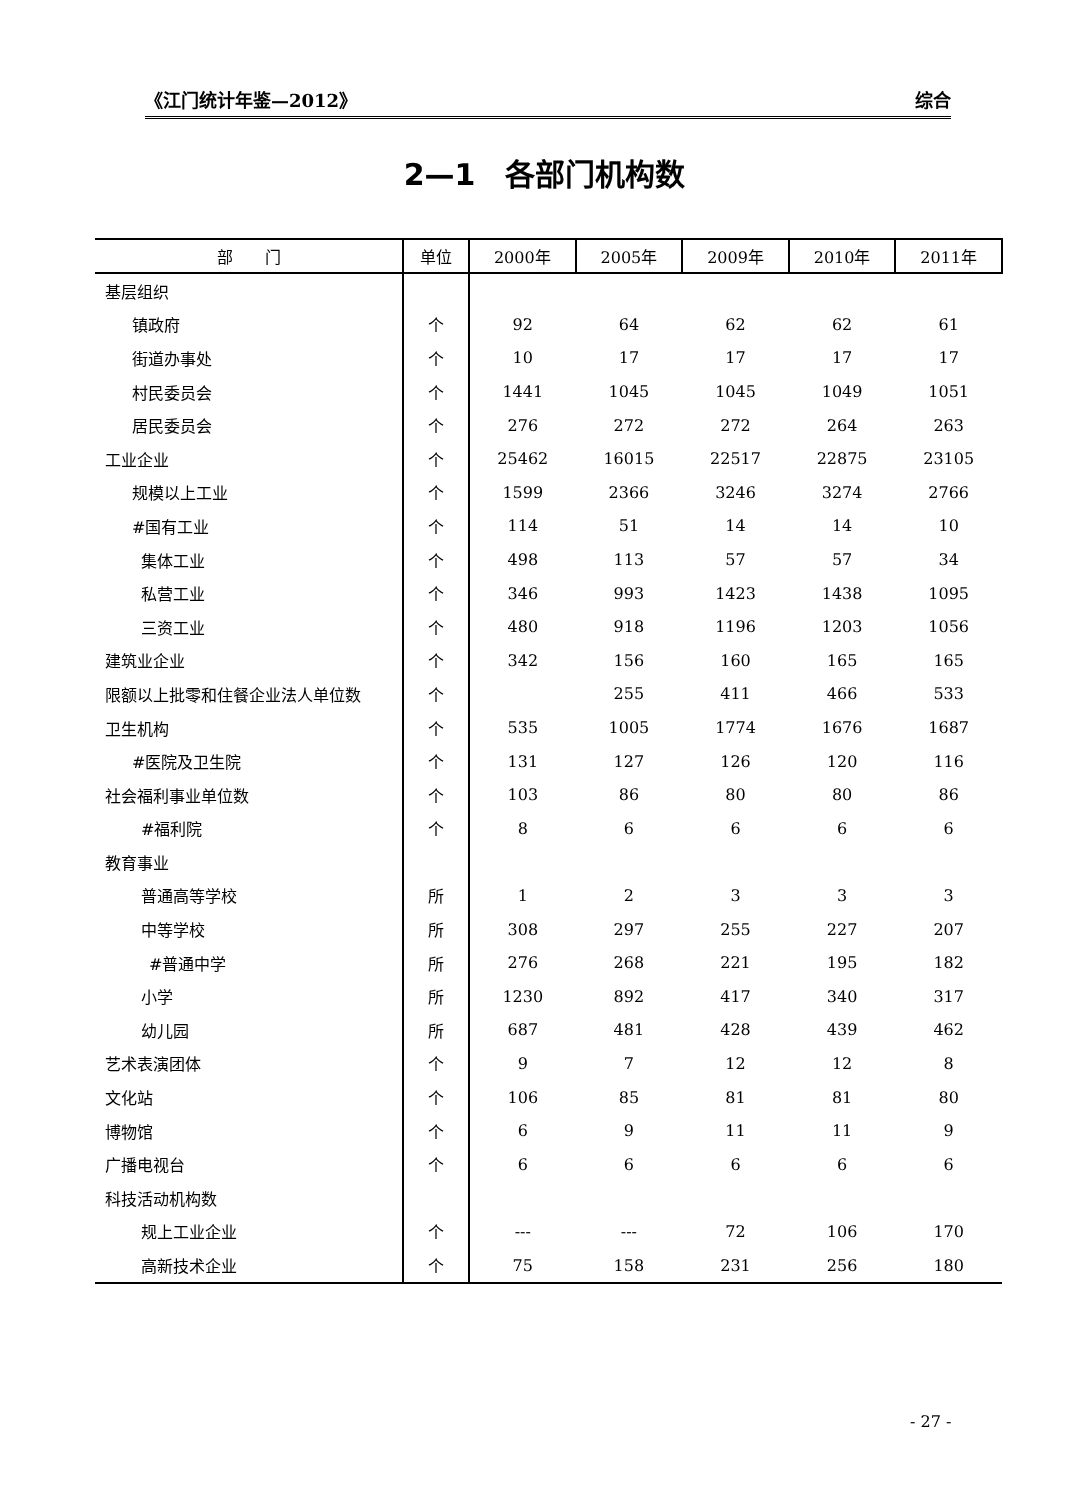《江门统计年鉴—2012》 综合
2—1　各部门机构数
| 部 门 | 单位 | 2000年 | 2005年 | 2009年 | 2010年 | 2011年 |
| --- | --- | --- | --- | --- | --- | --- |
| 基层组织 | | | | | | |
| 镇政府 | 个 | 92 | 64 | 62 | 62 | 61 |
| 街道办事处 | 个 | 10 | 17 | 17 | 17 | 17 |
| 村民委员会 | 个 | 1441 | 1045 | 1045 | 1049 | 1051 |
| 居民委员会 | 个 | 276 | 272 | 272 | 264 | 263 |
| 工业企业 | 个 | 25462 | 16015 | 22517 | 22875 | 23105 |
| 规模以上工业 | 个 | 1599 | 2366 | 3246 | 3274 | 2766 |
| #国有工业 | 个 | 114 | 51 | 14 | 14 | 10 |
| 集体工业 | 个 | 498 | 113 | 57 | 57 | 34 |
| 私营工业 | 个 | 346 | 993 | 1423 | 1438 | 1095 |
| 三资工业 | 个 | 480 | 918 | 1196 | 1203 | 1056 |
| 建筑业企业 | 个 | 342 | 156 | 160 | 165 | 165 |
| 限额以上批零和住餐企业法人单位数 | 个 | | 255 | 411 | 466 | 533 |
| 卫生机构 | 个 | 535 | 1005 | 1774 | 1676 | 1687 |
| #医院及卫生院 | 个 | 131 | 127 | 126 | 120 | 116 |
| 社会福利事业单位数 | 个 | 103 | 86 | 80 | 80 | 86 |
| #福利院 | 个 | 8 | 6 | 6 | 6 | 6 |
| 教育事业 | | | | | | |
| 普通高等学校 | 所 | 1 | 2 | 3 | 3 | 3 |
| 中等学校 | 所 | 308 | 297 | 255 | 227 | 207 |
| #普通中学 | 所 | 276 | 268 | 221 | 195 | 182 |
| 小学 | 所 | 1230 | 892 | 417 | 340 | 317 |
| 幼儿园 | 所 | 687 | 481 | 428 | 439 | 462 |
| 艺术表演团体 | 个 | 9 | 7 | 12 | 12 | 8 |
| 文化站 | 个 | 106 | 85 | 81 | 81 | 80 |
| 博物馆 | 个 | 6 | 9 | 11 | 11 | 9 |
| 广播电视台 | 个 | 6 | 6 | 6 | 6 | 6 |
| 科技活动机构数 | | | | | | |
| 规上工业企业 | 个 | --- | --- | 72 | 106 | 170 |
| 高新技术企业 | 个 | 75 | 158 | 231 | 256 | 180 |
- 27 -